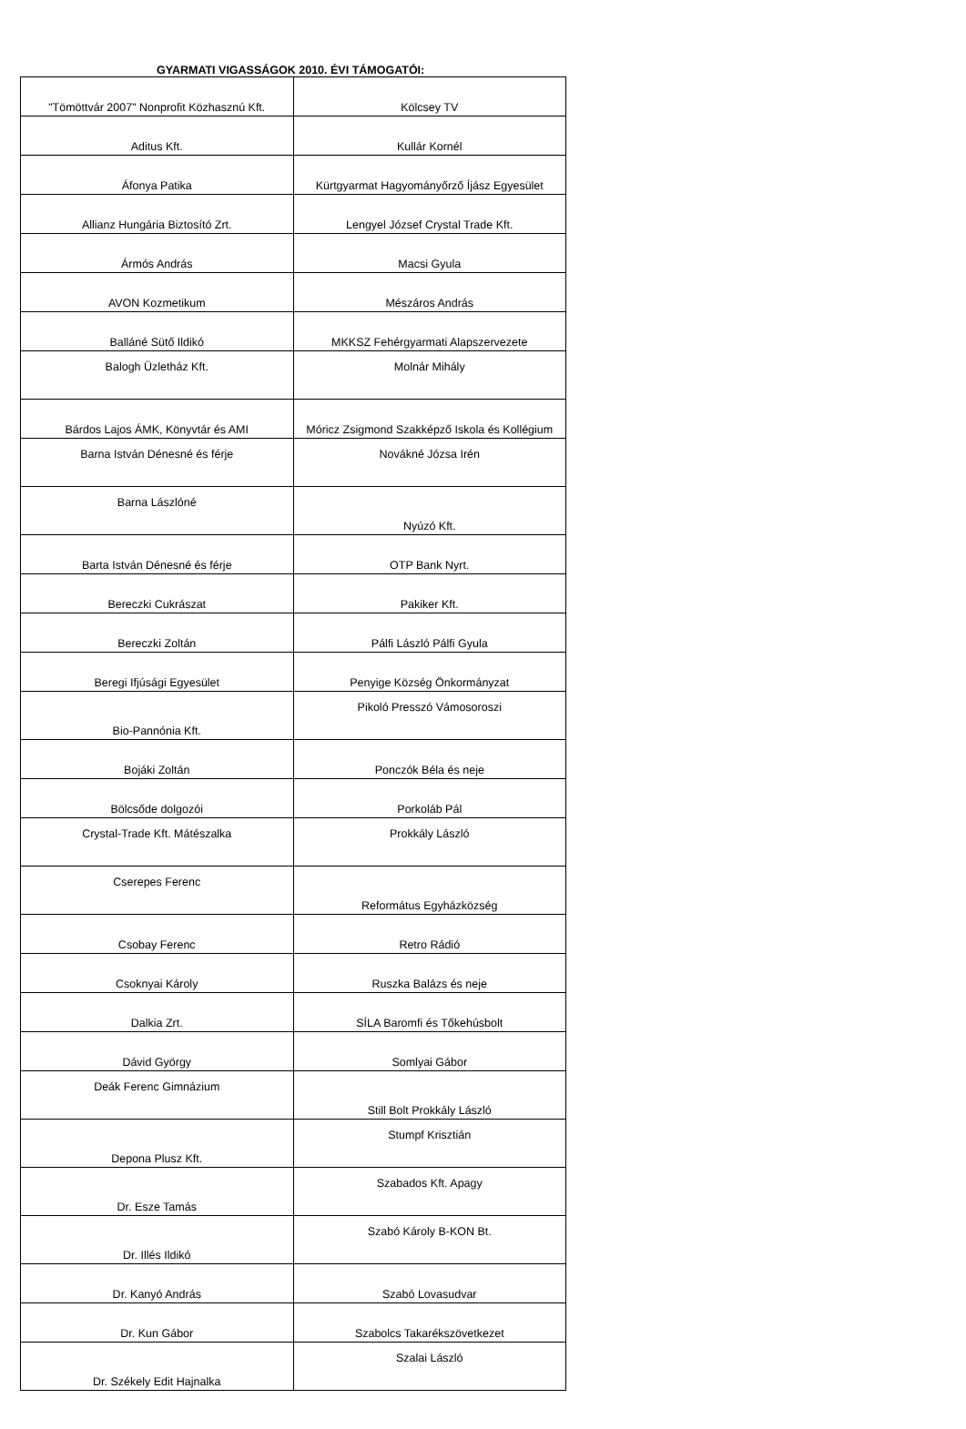GYARMATI VIGASSÁGOK 2010. ÉVI TÁMOGATÓI:
| "Tömöttvár 2007" Nonprofit Közhasznú Kft. | Kölcsey TV |
| Aditus Kft. | Kullár Kornél |
| Áfonya Patika | Kürtgyarmat Hagyományőrző Íjász Egyesület |
| Allianz Hungária Biztosító Zrt. | Lengyel József Crystal Trade Kft. |
| Ármós András | Macsi Gyula |
| AVON Kozmetikum | Mészáros András |
| Balláné Sütő Ildikó | MKKSZ Fehérgyarmati Alapszervezete |
| Balogh Üzletház Kft. | Molnár Mihály |
| Bárdos Lajos ÁMK, Könyvtár és AMI | Móricz Zsigmond Szakképző Iskola és Kollégium |
| Barna István Dénesné és férje | Novákné Józsa Irén |
| Barna Lászlóné | Nyúzó Kft. |
| Barta István Dénesné és férje | OTP Bank Nyrt. |
| Bereczki Cukrászat | Pakiker Kft. |
| Bereczki Zoltán | Pálfi László Pálfi Gyula |
| Beregi Ifjúsági Egyesület | Penyige Község Önkormányzat |
| Bio-Pannónia Kft. | Pikoló Presszó Vámosoroszi |
| Bojáki Zoltán | Ponczók Béla és neje |
| Bölcsőde dolgozói | Porkoláb Pál |
| Crystal-Trade Kft. Mátészalka | Prokkály László |
| Cserepes Ferenc | Református Egyházközség |
| Csobay Ferenc | Retro Rádió |
| Csoknyai Károly | Ruszka Balázs és neje |
| Dalkia Zrt. | SÍLA Baromfi és Tőkehúsbolt |
| Dávid György | Somlyai Gábor |
| Deák Ferenc Gimnázium | Still Bolt Prokkály László |
| Depona Plusz Kft. | Stumpf Krisztián |
| Dr. Esze Tamás | Szabados Kft. Apagy |
| Dr. Illés Ildikó | Szabó Károly B-KON Bt. |
| Dr. Kanyó András | Szabó Lovasudvar |
| Dr. Kun Gábor | Szabolcs Takarékszövetkezet |
| Dr. Székely Edit Hajnalka | Szalai László |